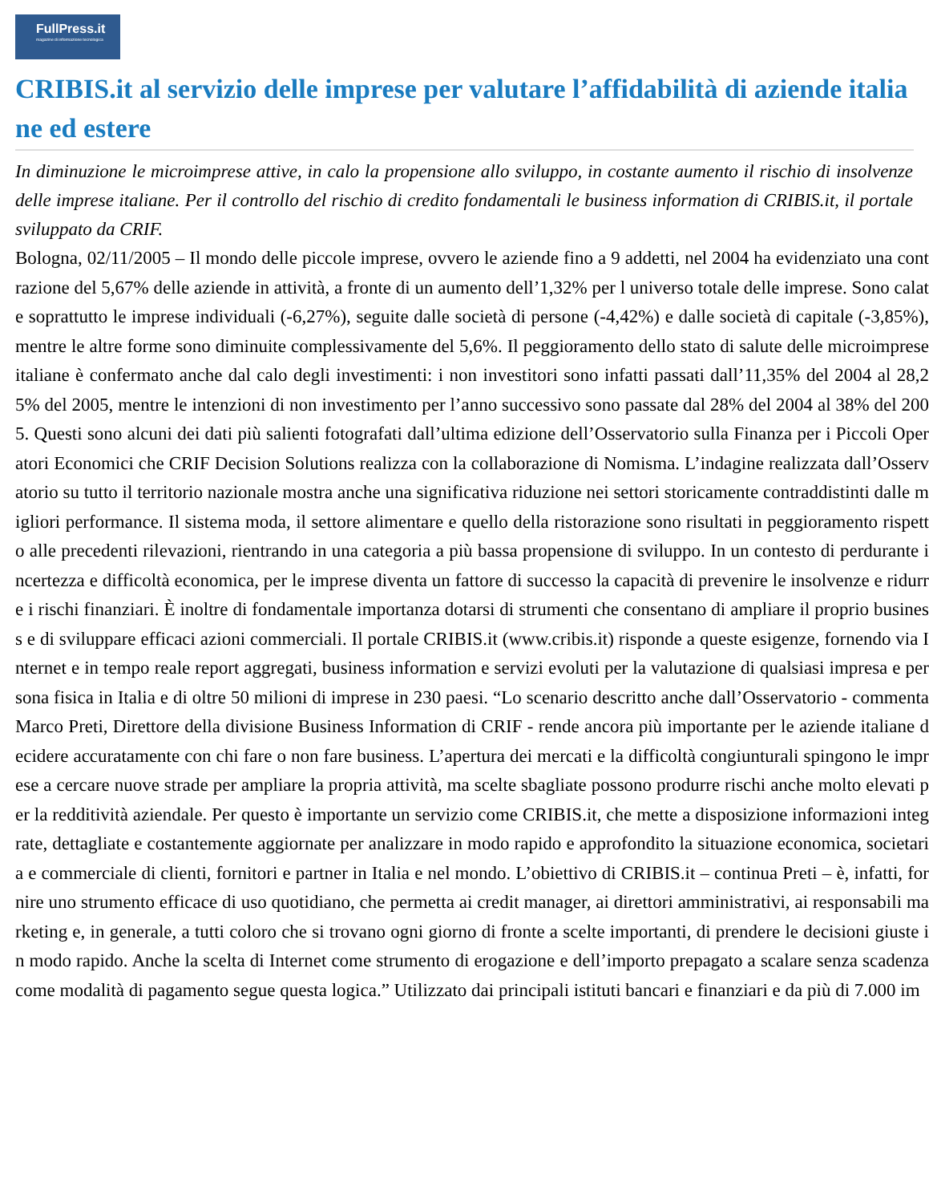FullPress.it
magazine di informazione tecnologica
CRIBIS.it al servizio delle imprese per valutare l’affidabilità di aziende italiane ed estere
In diminuzione le microimprese attive, in calo la propensione allo sviluppo, in costante aumento il rischio di insolvenze delle imprese italiane. Per il controllo del rischio di credito fondamentali le business information di CRIBIS.it, il portale sviluppato da CRIF.
Bologna, 02/11/2005 – Il mondo delle piccole imprese, ovvero le aziende fino a 9 addetti, nel 2004 ha evidenziato una contrazione del 5,67% delle aziende in attività, a fronte di un aumento dell’1,32% per l universo totale delle imprese. Sono calate soprattutto le imprese individuali (-6,27%), seguite dalle società di persone (-4,42%) e dalle società di capitale (-3,85%), mentre le altre forme sono diminuite complessivamente del 5,6%. Il peggioramento dello stato di salute delle microimprese italiane è confermato anche dal calo degli investimenti: i non investitori sono infatti passati dall’11,35% del 2004 al 28,25% del 2005, mentre le intenzioni di non investimento per l’anno successivo sono passate dal 28% del 2004 al 38% del 2005. Questi sono alcuni dei dati più salienti fotografati dall’ultima edizione dell’Osservatorio sulla Finanza per i Piccoli Operatori Economici che CRIF Decision Solutions realizza con la collaborazione di Nomisma. L’indagine realizzata dall’Osservatorio su tutto il territorio nazionale mostra anche una significativa riduzione nei settori storicamente contraddistinti dalle migliori performance. Il sistema moda, il settore alimentare e quello della ristorazione sono risultati in peggioramento rispetto alle precedenti rilevazioni, rientrando in una categoria a più bassa propensione di sviluppo. In un contesto di perdurante incertezza e difficoltà economica, per le imprese diventa un fattore di successo la capacità di prevenire le insolvenze e ridurre i rischi finanziari. È inoltre di fondamentale importanza dotarsi di strumenti che consentano di ampliare il proprio business e di sviluppare efficaci azioni commerciali. Il portale CRIBIS.it (www.cribis.it) risponde a queste esigenze, fornendo via Internet e in tempo reale report aggregati, business information e servizi evoluti per la valutazione di qualsiasi impresa e persona fisica in Italia e di oltre 50 milioni di imprese in 230 paesi. “Lo scenario descritto anche dall’Osservatorio - commenta Marco Preti, Direttore della divisione Business Information di CRIF - rende ancora più importante per le aziende italiane decidere accuratamente con chi fare o non fare business. L’apertura dei mercati e la difficoltà congiunturali spingono le imprese a cercare nuove strade per ampliare la propria attività, ma scelte sbagliate possono produrre rischi anche molto elevati per la redditività aziendale. Per questo è importante un servizio come CRIBIS.it, che mette a disposizione informazioni integrate, dettagliate e costantemente aggiornate per analizzare in modo rapido e approfondito la situazione economica, societaria e commerciale di clienti, fornitori e partner in Italia e nel mondo. L’obiettivo di CRIBIS.it – continua Preti – è, infatti, fornire uno strumento efficace di uso quotidiano, che permetta ai credit manager, ai direttori amministrativi, ai responsabili marketing e, in generale, a tutti coloro che si trovano ogni giorno di fronte a scelte importanti, di prendere le decisioni giuste in modo rapido. Anche la scelta di Internet come strumento di erogazione e dell’importo prepagato a scalare senza scadenza come modalità di pagamento segue questa logica.” Utilizzato dai principali istituti bancari e finanziari e da più di 7.000 im